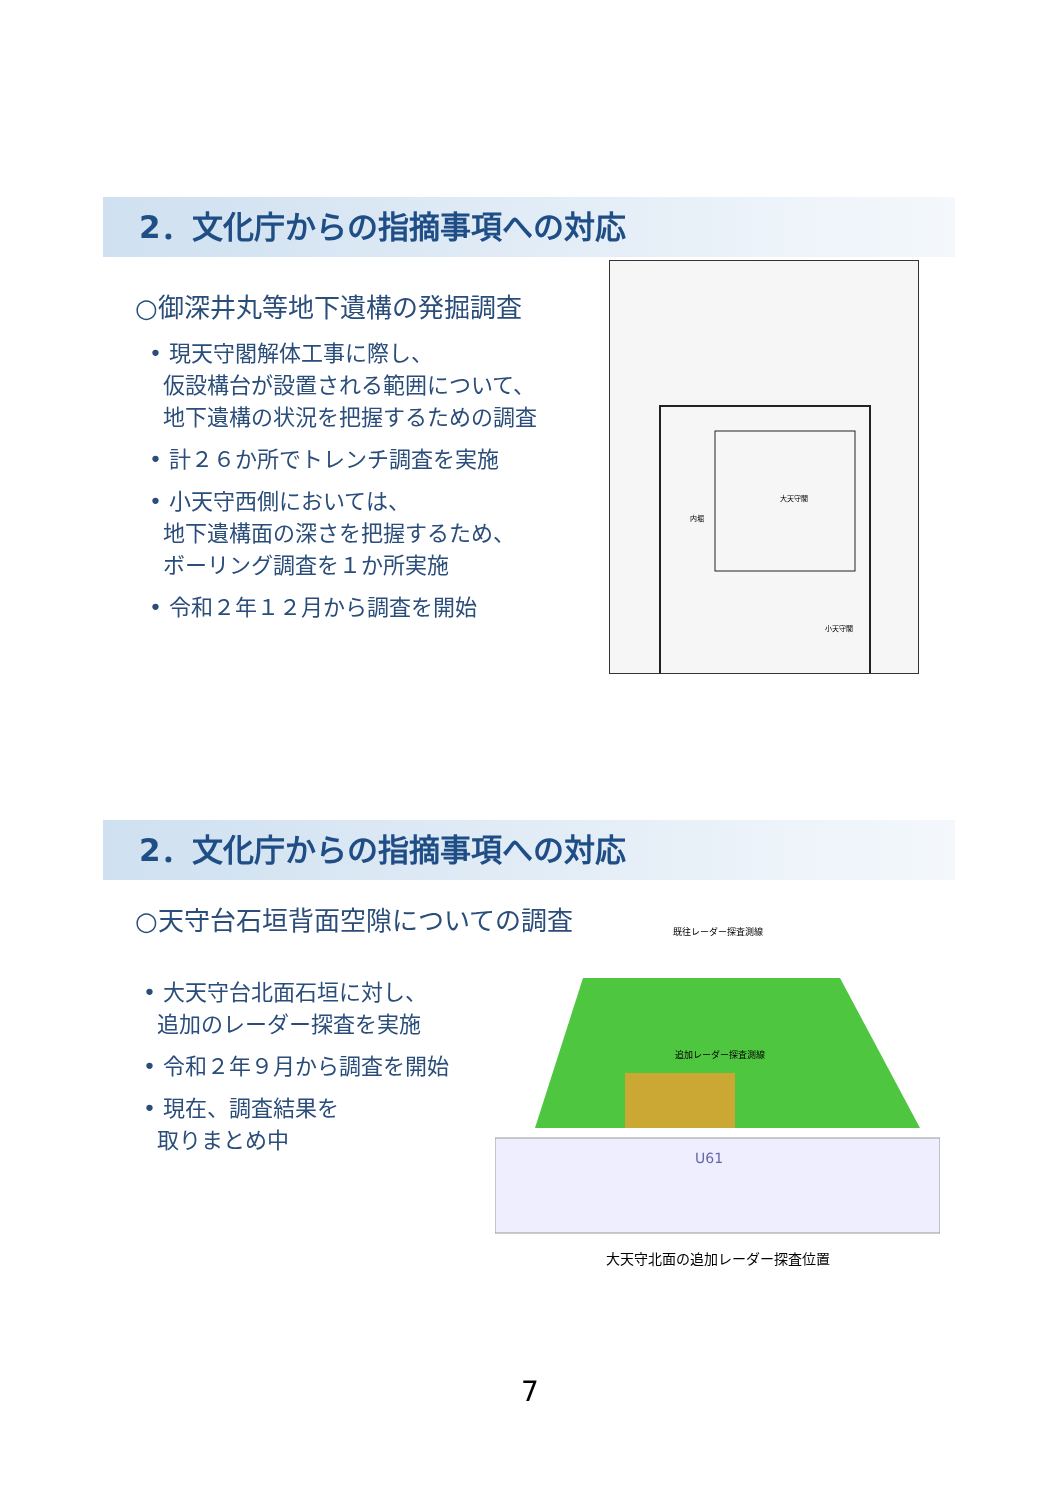2．文化庁からの指摘事項への対応
○御深井丸等地下遺構の発掘調査
• 現天守閣解体工事に際し、
仮設構台が設置される範囲について、
地下遺構の状況を把握するための調査
• 計２６か所でトレンチ調査を実施
• 小天守西側においては、
地下遺構面の深さを把握するため、
ボーリング調査を１か所実施
• 令和２年１２月から調査を開始
大天守閣
内堀
小天守閣
2．文化庁からの指摘事項への対応
○天守台石垣背面空隙についての調査
• 大天守台北面石垣に対し、
追加のレーダー探査を実施
• 令和２年９月から調査を開始
• 現在、調査結果を
取りまとめ中
既往レーダー探査測線
U61
追加レーダー探査測線
大天守北面の追加レーダー探査位置
7